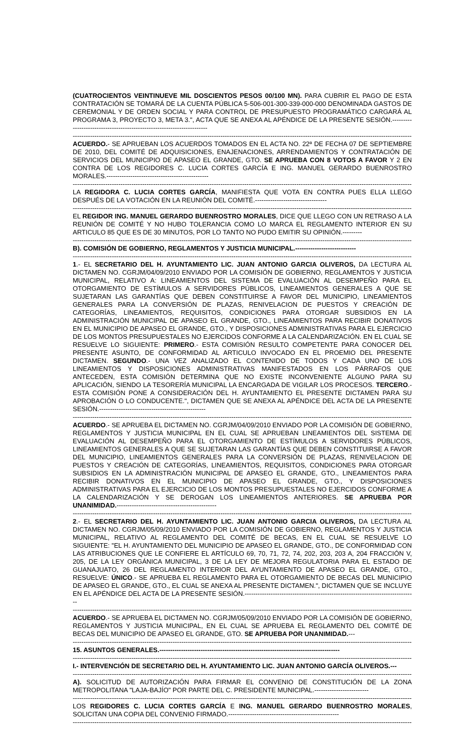(CUATROCIENTOS VEINTINUEVE MIL DOSCIENTOS PESOS 00/100 MN). PARA CUBRIR EL PAGO DE ESTA CONTRATACIÓN SE TOMARÁ DE LA CUENTA PÚBLICA 5-506-001-300-339-000-000 DENOMINADA GASTOS DE CEREMONIAL Y DE ORDEN SOCIAL Y PARA CONTROL DE PRESUPUESTO PROGRAMÁTICO CARGARÁ AL PROGRAMA 3, PROYECTO 3, META 3.", ACTA QUE SE ANEXA AL APÉNDICE DE LA PRESENTE SESIÓN.-----------------------------------------------------------------------
------------------------------------------------------------------------------------------------------------------------------------------------------------------
ACUERDO.- SE APRUEBAN LOS ACUERDOS TOMADOS EN EL ACTA NO. 22ª DE FECHA 07 DE SEPTIEMBRE DE 2010, DEL COMITÉ DE ADQUISICIONES, ENAJENACIONES, ARRENDAMIENTOS Y CONTRATACIÓN DE SERVICIOS DEL MUNICIPIO DE APASEO EL GRANDE, GTO. SE APRUEBA CON 8 VOTOS A FAVOR Y 2 EN CONTRA DE LOS REGIDORES C. LUCIA CORTES GARCÍA E ING. MANUEL GERARDO BUENROSTRO MORALES.-----------------------------------------------
------------------------------------------------------------------------------------------------------------------------------------------------------------------
LA REGIDORA C. LUCIA CORTES GARCÍA, MANIFIESTA QUE VOTA EN CONTRA PUES ELLA LLEGO DESPUÉS DE LA VOTACIÓN EN LA REUNIÓN DEL COMITÉ.---------------------------------
------------------------------------------------------------------------------------------------------------------------------------------------------------------
EL REGIDOR ING. MANUEL GERARDO BUENROSTRO MORALES, DICE QUE LLEGO CON UN RETRASO A LA REUNIÓN DE COMITÉ Y NO HUBO TOLERANCIA COMO LO MARCA EL REGLAMENTO INTERIOR EN SU ARTICULO 85 QUE ES DE 30 MINUTOS, POR LO TANTO NO PUDO EMITIR SU OPINIÓN.---------
------------------------------------------------------------------------------------------------------------------------------------------------------------------
B). COMISIÓN DE GOBIERNO, REGLAMENTOS Y JUSTICIA MUNICIPAL.----------------------------
------------------------------------------------------------------------------------------------------------------------------------------------------------------
1.- EL SECRETARIO DEL H. AYUNTAMIENTO LIC. JUAN ANTONIO GARCIA OLIVEROS, DA LECTURA AL DICTAMEN NO. CGRJM/04/09/2010 ENVIADO POR LA COMISIÓN DE GOBIERNO, REGLAMENTOS Y JUSTICIA MUNICIPAL, RELATIVO A: LINEAMIENTOS DEL SISTEMA DE EVALUACIÓN AL DESEMPEÑO PARA EL OTORGAMIENTO DE ESTÍMULOS A SERVIDORES PÚBLICOS, LINEAMIENTOS GENERALES A QUE SE SUJETARAN LAS GARANTÍAS QUE DEBEN CONSTITUIRSE A FAVOR DEL MUNICIPIO, LINEAMIENTOS GENERALES PARA LA CONVERSIÓN DE PLAZAS, RENIVELACION DE PUESTOS Y CREACIÓN DE CATEGORÍAS, LINEAMIENTOS, REQUISITOS, CONDICIONES PARA OTORGAR SUBSIDIOS EN LA ADMINISTRACIÓN MUNICIPAL DE APASEO EL GRANDE, GTO., LINEAMIENTOS PARA RECIBIR DONATIVOS EN EL MUNICIPIO DE APASEO EL GRANDE, GTO., Y DISPOSICIONES ADMINISTRATIVAS PARA EL EJERCICIO DE LOS MONTOS PRESUPUESTALES NO EJERCIDOS CONFORME A LA CALENDARIZACIÓN. EN EL CUAL SE RESUELVE LO SIGUIENTE: PRIMERO.- ESTA COMISIÓN RESULTO COMPETENTE PARA CONOCER DEL PRESENTE ASUNTO, DE CONFORMIDAD AL ARTICULO INVOCADO EN EL PROEMIO DEL PRESENTE DICTAMEN. SEGUNDO.- UNA VEZ ANALIZADO EL CONTENIDO DE TODOS Y CADA UNO DE LOS LINEAMIENTOS Y DISPOSICIONES ADMINISTRATIVAS MANIFESTADOS EN LOS PÁRRAFOS QUE ANTECEDEN, ESTA COMISIÓN DETERMINA QUE NO EXISTE INCONVENIENTE ALGUNO PARA SU APLICACIÓN, SIENDO LA TESORERÍA MUNICIPAL LA ENCARGADA DE VIGILAR LOS PROCESOS. TERCERO.- ESTA COMISIÓN PONE A CONSIDERACIÓN DEL H. AYUNTAMIENTO EL PRESENTE DICTAMEN PARA SU APROBACIÓN O LO CONDUCENTE.", DICTAMEN QUE SE ANEXA AL APÉNDICE DEL ACTA DE LA PRESENTE SESIÓN.-------------------------------------------------
------------------------------------------------------------------------------------------------------------------------------------------------------------------
ACUERDO.- SE APRUEBA EL DICTAMEN NO. CGRJM/04/09/2010 ENVIADO POR LA COMISIÓN DE GOBIERNO, REGLAMENTOS Y JUSTICIA MUNICIPAL EN EL CUAL SE APRUEBAN LINEAMIENTOS DEL SISTEMA DE EVALUACIÓN AL DESEMPEÑO PARA EL OTORGAMIENTO DE ESTÍMULOS A SERVIDORES PÚBLICOS, LINEAMIENTOS GENERALES A QUE SE SUJETARAN LAS GARANTÍAS QUE DEBEN CONSTITUIRSE A FAVOR DEL MUNICIPIO, LINEAMIENTOS GENERALES PARA LA CONVERSIÓN DE PLAZAS, RENIVELACION DE PUESTOS Y CREACIÓN DE CATEGORÍAS, LINEAMIENTOS, REQUISITOS, CONDICIONES PARA OTORGAR SUBSIDIOS EN LA ADMINISTRACIÓN MUNICIPAL DE APASEO EL GRANDE, GTO., LINEAMIENTOS PARA RECIBIR DONATIVOS EN EL MUNICIPIO DE APASEO EL GRANDE, GTO., Y DISPOSICIONES ADMINISTRATIVAS PARA EL EJERCICIO DE LOS MONTOS PRESUPUESTALES NO EJERCIDOS CONFORME A LA CALENDARIZACIÓN Y SE DEROGAN LOS LINEAMIENTOS ANTERIORES. SE APRUEBA POR UNANIMIDAD.----------------------------------------------
------------------------------------------------------------------------------------------------------------------------------------------------------------------
2.- EL SECRETARIO DEL H. AYUNTAMIENTO LIC. JUAN ANTONIO GARCIA OLIVEROS, DA LECTURA AL DICTAMEN NO. CGRJM/05/09/2010 ENVIADO POR LA COMISIÓN DE GOBIERNO, REGLAMENTOS Y JUSTICIA MUNICIPAL, RELATIVO AL REGLAMENTO DEL COMITÉ DE BECAS, EN EL CUAL SE RESUELVE LO SIGUIENTE: "EL H. AYUNTAMIENTO DEL MUNICIPIO DE APASEO EL GRANDE, GTO., DE CONFORMIDAD CON LAS ATRIBUCIONES QUE LE CONFIERE EL ARTÍCULO 69, 70, 71, 72, 74, 202, 203, 203 A, 204 FRACCIÓN V, 205, DE LA LEY ORGÁNICA MUNICIPAL, 3 DE LA LEY DE MEJORA REGULATORIA PARA EL ESTADO DE GUANAJUATO, 26 DEL REGLAMENTO INTERIOR DEL AYUNTAMIENTO DE APASEO EL GRANDE, GTO., RESUELVE: ÚNICO.- SE APRUEBA EL REGLAMENTO PARA EL OTORGAMIENTO DE BECAS DEL MUNICIPIO DE APASEO EL GRANDE, GTO., EL CUAL SE ANEXA AL PRESENTE DICTAMEN.", DICTAMEN QUE SE INCLUYE EN EL APÉNDICE DEL ACTA DE LA PRESENTE SESIÓN.-------------------------------------------------------------------------------
------------------------------------------------------------------------------------------------------------------------------------------------------------------
ACUERDO.- SE APRUEBA EL DICTAMEN NO. CGRJM/05/09/2010 ENVIADO POR LA COMISIÓN DE GOBIERNO, REGLAMENTOS Y JUSTICIA MUNICIPAL, EN EL CUAL SE APRUEBA EL REGLAMENTO DEL COMITÉ DE BECAS DEL MUNICIPIO DE APASEO EL GRANDE, GTO. SE APRUEBA POR UNANIMIDAD.---
------------------------------------------------------------------------------------------------------------------------------------------------------------------
15. ASUNTOS GENERALES.-----------------------------------------------------------------------------------
------------------------------------------------------------------------------------------------------------------------------------------------------------------
I.- INTERVENCIÓN DE SECRETARIO DEL H. AYUNTAMIENTO LIC. JUAN ANTONIO GARCÍA OLIVEROS.---
------------------------------------------------------------------------------------------------------------------------------------------------------------------
A). SOLICITUD DE AUTORIZACIÓN PARA FIRMAR EL CONVENIO DE CONSTITUCIÓN DE LA ZONA METROPOLITANA "LAJA-BAJÍO" POR PARTE DEL C. PRESIDENTE MUNICIPAL.-------------------------
------------------------------------------------------------------------------------------------------------------------------------------------------------------
LOS REGIDORES C. LUCIA CORTES GARCÍA E ING. MANUEL GERARDO BUENROSTRO MORALES, SOLICITAN UNA COPIA DEL CONVENIO FIRMADO.---------------------------------------------------
------------------------------------------------------------------------------------------------------------------------------------------------------------------